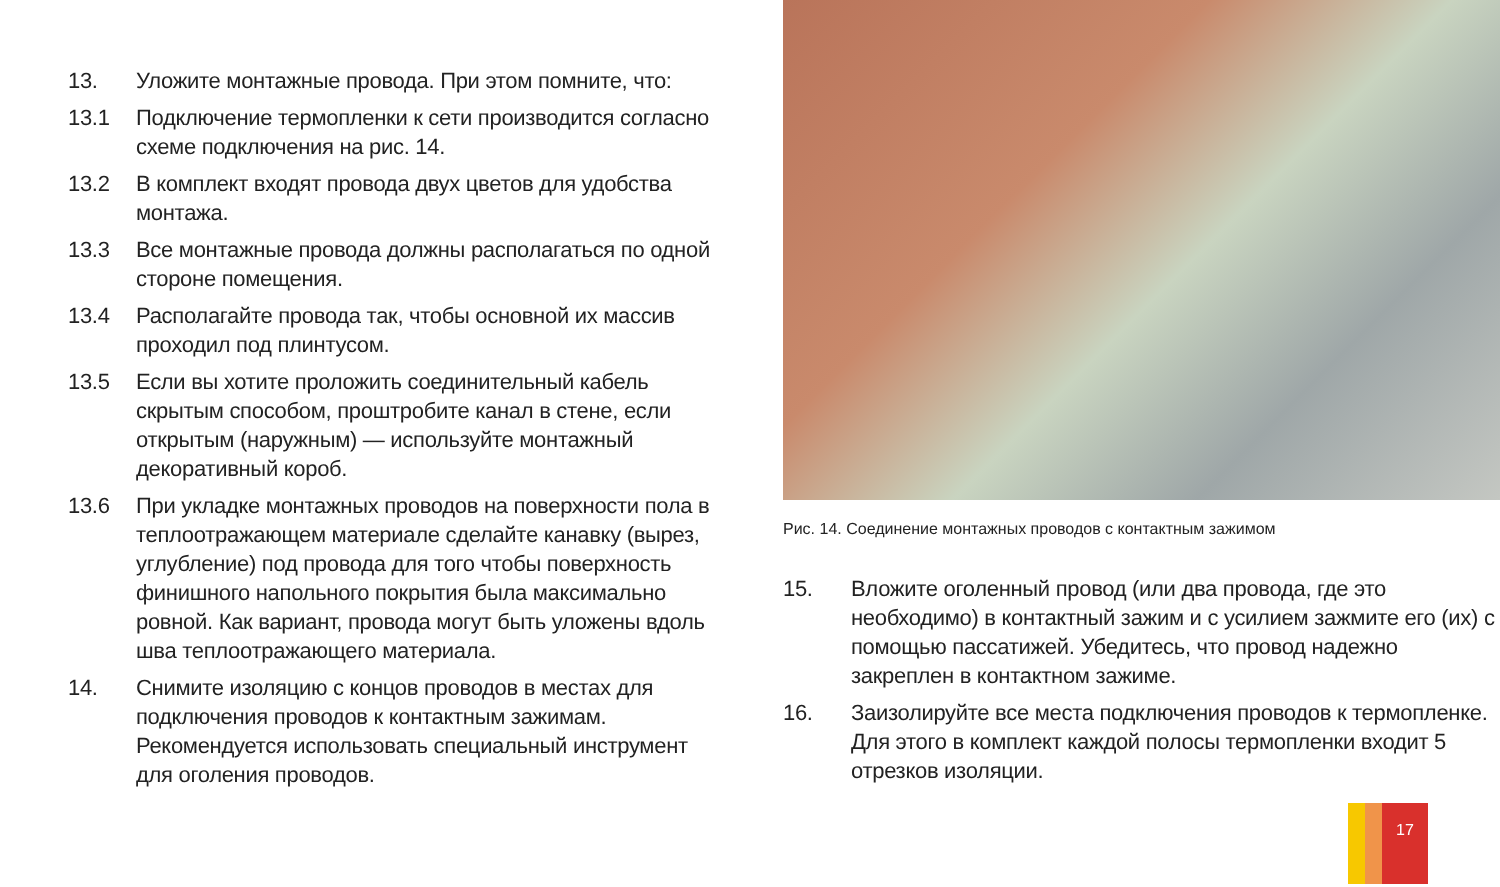13. Уложите монтажные провода. При этом помните, что:
13.1 Подключение термопленки к сети производится согласно схеме подключения на рис. 14.
13.2 В комплект входят провода двух цветов для удобства монтажа.
13.3 Все монтажные провода должны располагаться по одной стороне помещения.
13.4 Располагайте провода так, чтобы основной их массив проходил под плинтусом.
13.5 Если вы хотите проложить соединительный кабель скрытым способом, проштробите канал в стене, если открытым (наружным) — используйте монтажный декоративный короб.
13.6 При укладке монтажных проводов на поверхности пола в теплоотражающем материале сделайте канавку (вырез, углубление) под провода для того чтобы поверхность финишного напольного покрытия была максимально ровной. Как вариант, провода могут быть уложены вдоль шва теплоотражающего материала.
14. Снимите изоляцию с концов проводов в местах для подключения проводов к контактным зажимам. Рекомендуется использовать специальный инструмент для оголения проводов.
Рис. 14. Соединение монтажных проводов с контактным зажимом
15. Вложите оголенный провод (или два провода, где это необходимо) в контактный зажим и с усилием зажмите его (их) с помощью пассатижей. Убедитесь, что провод надежно закреплен в контактном зажиме.
16. Заизолируйте все места подключения проводов к термопленке. Для этого в комплект каждой полосы термопленки входит 5 отрезков изоляции.
17